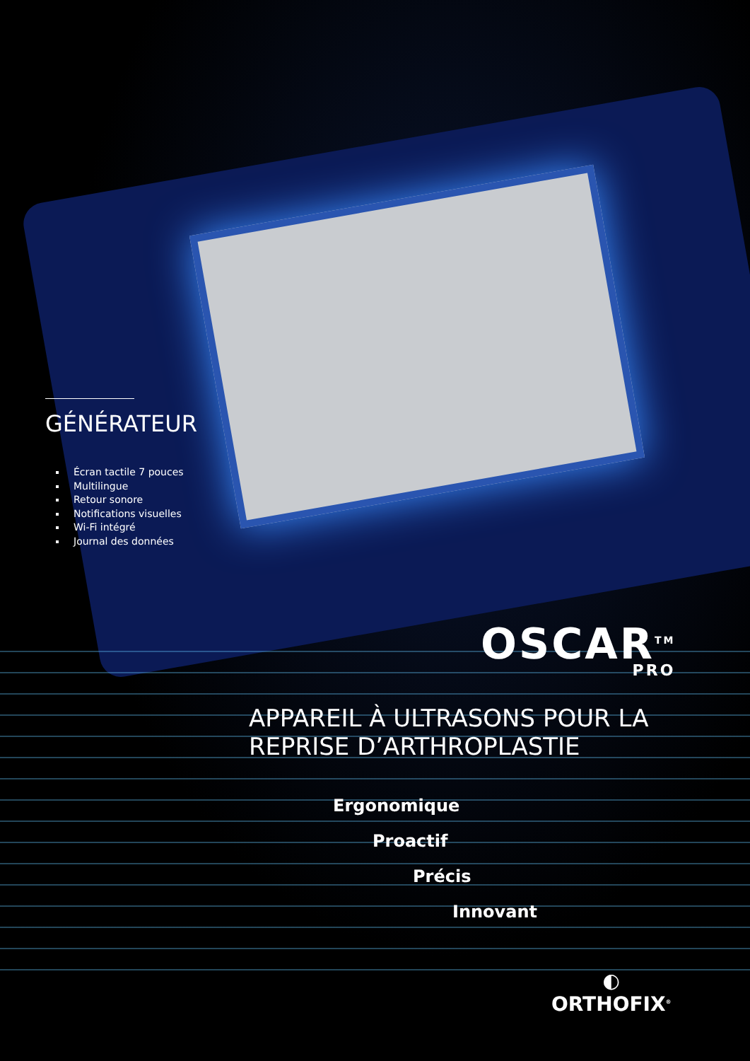GÉNÉRATEUR
Écran tactile 7 pouces
Multilingue
Retour sonore
Notifications visuelles
Wi-Fi intégré
Journal des données
OSCAR<sup>TM</sup>
PRO
APPAREIL À ULTRASONS POUR LA
REPRISE D’ARTHROPLASTIE
Ergonomique
Proactif
Précis
Innovant
◐
ORTHOFIX<sup>®</sup>